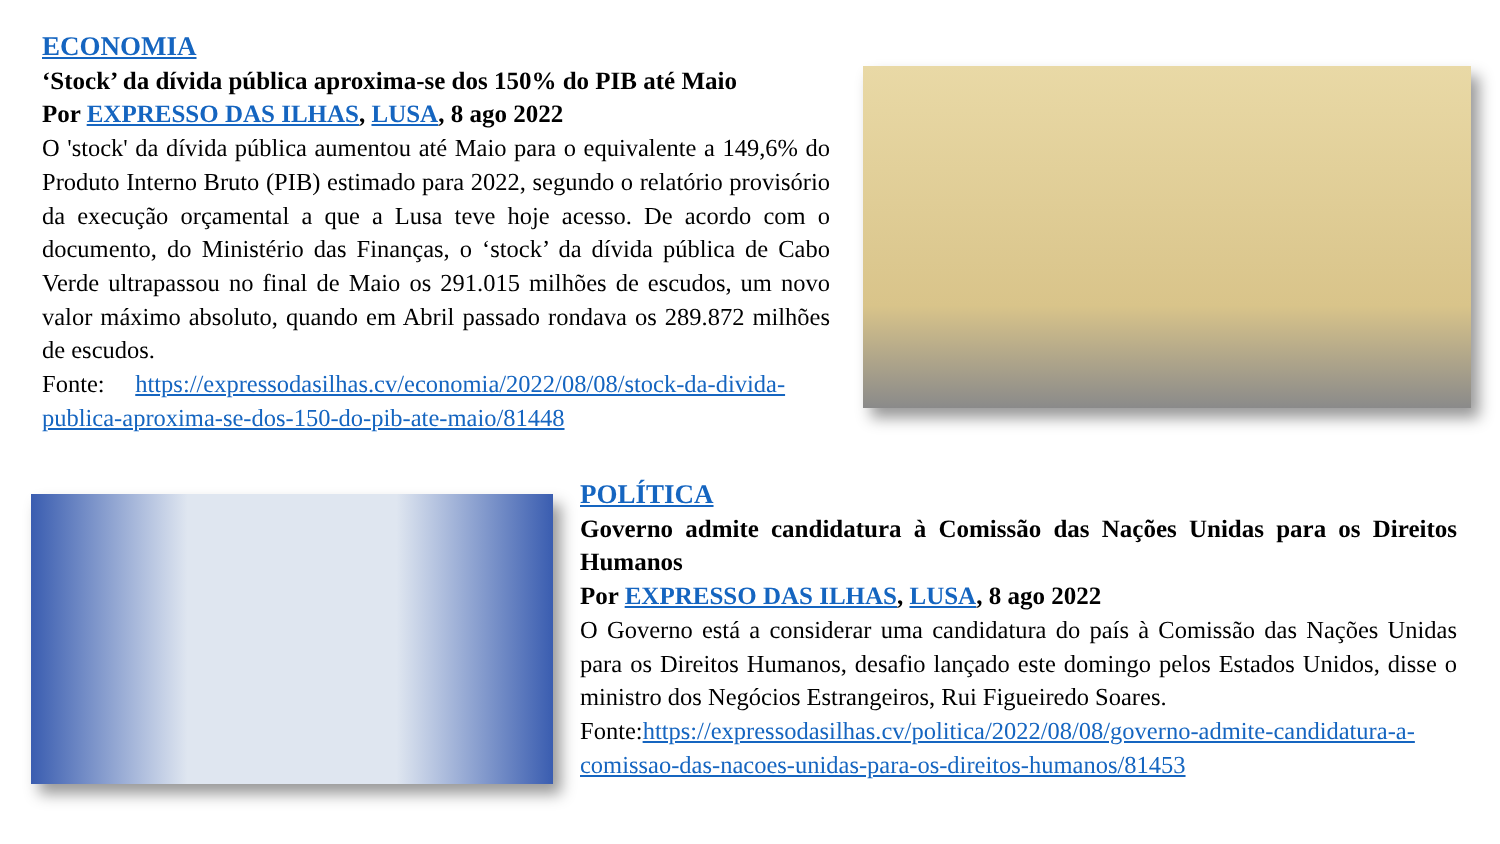ECONOMIA
‘Stock’ da dívida pública aproxima-se dos 150% do PIB até Maio
Por EXPRESSO DAS ILHAS, LUSA, 8 ago 2022
O 'stock' da dívida pública aumentou até Maio para o equivalente a 149,6% do Produto Interno Bruto (PIB) estimado para 2022, segundo o relatório provisório da execução orçamental a que a Lusa teve hoje acesso. De acordo com o documento, do Ministério das Finanças, o ‘stock’ da dívida pública de Cabo Verde ultrapassou no final de Maio os 291.015 milhões de escudos, um novo valor máximo absoluto, quando em Abril passado rondava os 289.872 milhões de escudos.
Fonte: https://expressodasilhas.cv/economia/2022/08/08/stock-da-divida-publica-aproxima-se-dos-150-do-pib-ate-maio/81448
POLÍTICA
Governo admite candidatura à Comissão das Nações Unidas para os Direitos Humanos
Por EXPRESSO DAS ILHAS, LUSA, 8 ago 2022
O Governo está a considerar uma candidatura do país à Comissão das Nações Unidas para os Direitos Humanos, desafio lançado este domingo pelos Estados Unidos, disse o ministro dos Negócios Estrangeiros, Rui Figueiredo Soares.
Fonte:https://expressodasilhas.cv/politica/2022/08/08/governo-admite-candidatura-a-comissao-das-nacoes-unidas-para-os-direitos-humanos/81453